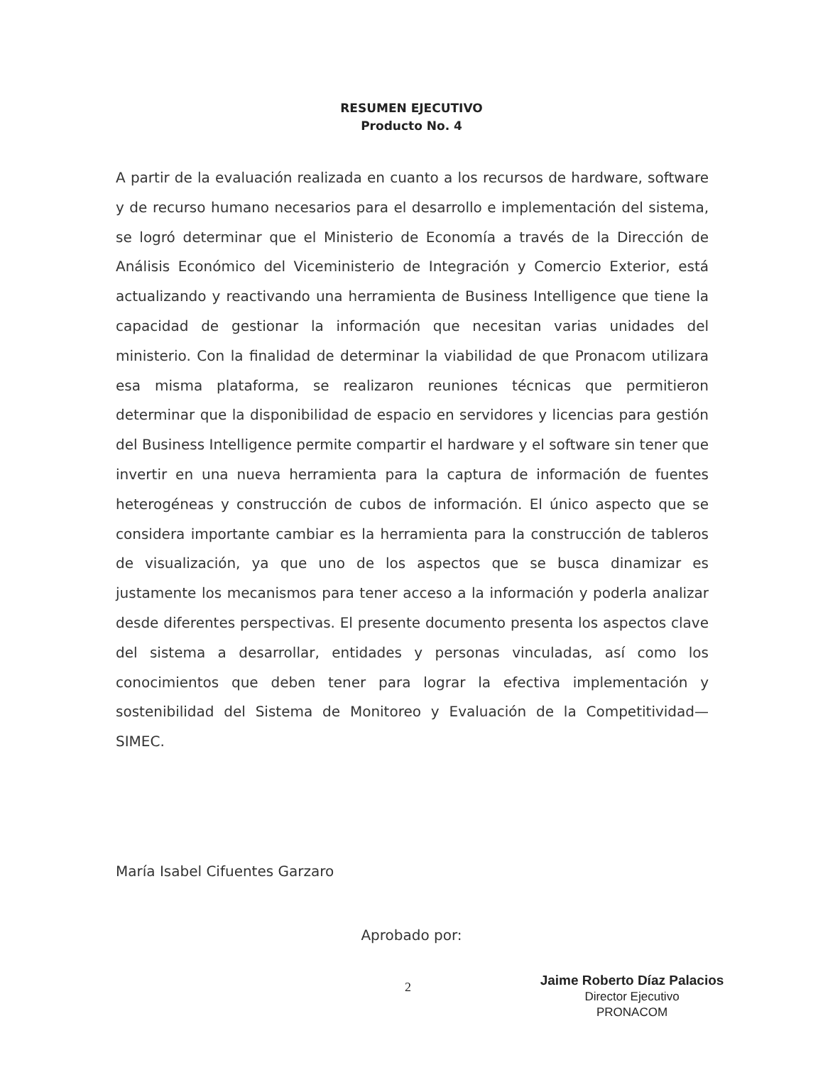RESUMEN EJECUTIVO
Producto No. 4
A partir de la evaluación realizada en cuanto a los recursos de hardware, software y de recurso humano necesarios para el desarrollo e implementación del sistema, se logró determinar que el Ministerio de Economía a través de la Dirección de Análisis Económico del Viceministerio de Integración y Comercio Exterior, está actualizando y reactivando una herramienta de Business Intelligence que tiene la capacidad de gestionar la información que necesitan varias unidades del ministerio. Con la finalidad de determinar la viabilidad de que Pronacom utilizara esa misma plataforma, se realizaron reuniones técnicas que permitieron determinar que la disponibilidad de espacio en servidores y licencias para gestión del Business Intelligence permite compartir el hardware y el software sin tener que invertir en una nueva herramienta para la captura de información de fuentes heterogéneas y construcción de cubos de información. El único aspecto que se considera importante cambiar es la herramienta para la construcción de tableros de visualización, ya que uno de los aspectos que se busca dinamizar es justamente los mecanismos para tener acceso a la información y poderla analizar desde diferentes perspectivas. El presente documento presenta los aspectos clave del sistema a desarrollar, entidades y personas vinculadas, así como los conocimientos que deben tener para lograr la efectiva implementación y sostenibilidad del Sistema de Monitoreo y Evaluación de la Competitividad—SIMEC.
María Isabel Cifuentes Garzaro
Aprobado por:
2
Jaime Roberto Díaz Palacios
Director Ejecutivo
PRONACOM